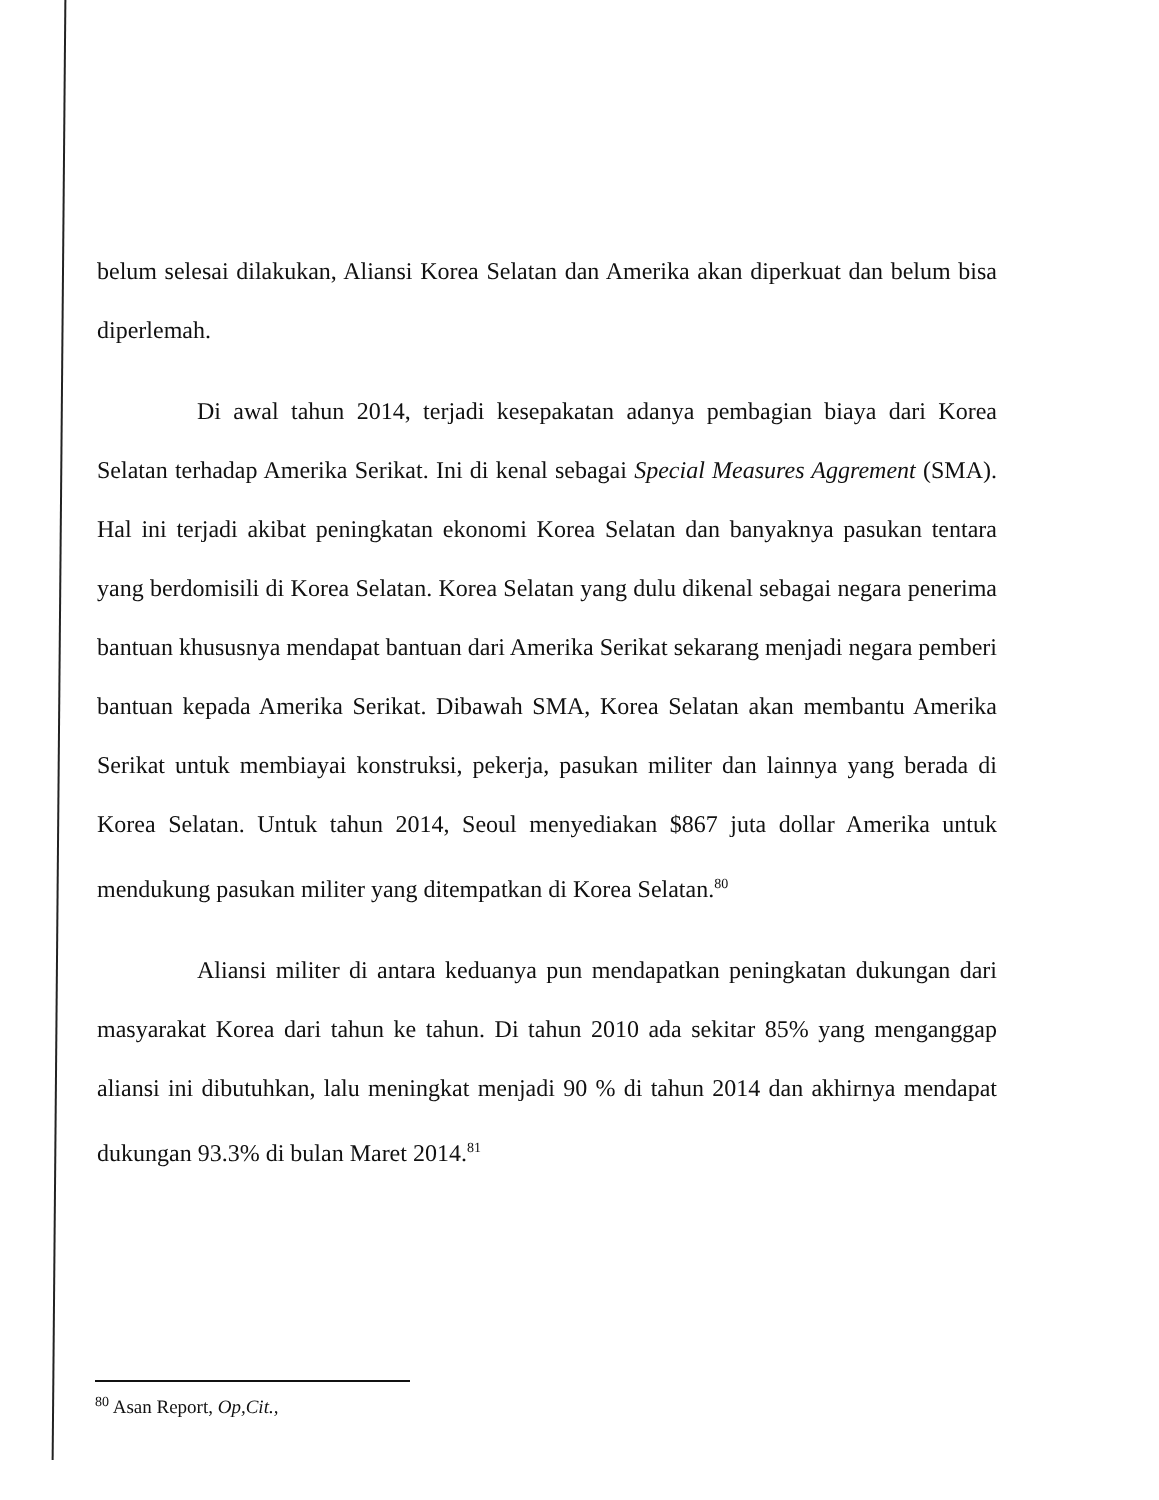belum selesai dilakukan, Aliansi Korea Selatan dan Amerika akan diperkuat dan belum bisa diperlemah.
Di awal tahun 2014, terjadi kesepakatan adanya pembagian biaya dari Korea Selatan terhadap Amerika Serikat. Ini di kenal sebagai Special Measures Aggrement (SMA). Hal ini terjadi akibat peningkatan ekonomi Korea Selatan dan banyaknya pasukan tentara yang berdomisili di Korea Selatan. Korea Selatan yang dulu dikenal sebagai negara penerima bantuan khususnya mendapat bantuan dari Amerika Serikat sekarang menjadi negara pemberi bantuan kepada Amerika Serikat. Dibawah SMA, Korea Selatan akan membantu Amerika Serikat untuk membiayai konstruksi, pekerja, pasukan militer dan lainnya yang berada di Korea Selatan. Untuk tahun 2014, Seoul menyediakan $867 juta dollar Amerika untuk mendukung pasukan militer yang ditempatkan di Korea Selatan.<sup>80</sup>
Aliansi militer di antara keduanya pun mendapatkan peningkatan dukungan dari masyarakat Korea dari tahun ke tahun. Di tahun 2010 ada sekitar 85% yang menganggap aliansi ini dibutuhkan, lalu meningkat menjadi 90 % di tahun 2014 dan akhirnya mendapat dukungan 93.3% di bulan Maret 2014.<sup>81</sup>
<sup>80</sup> Asan Report, Op,Cit.,